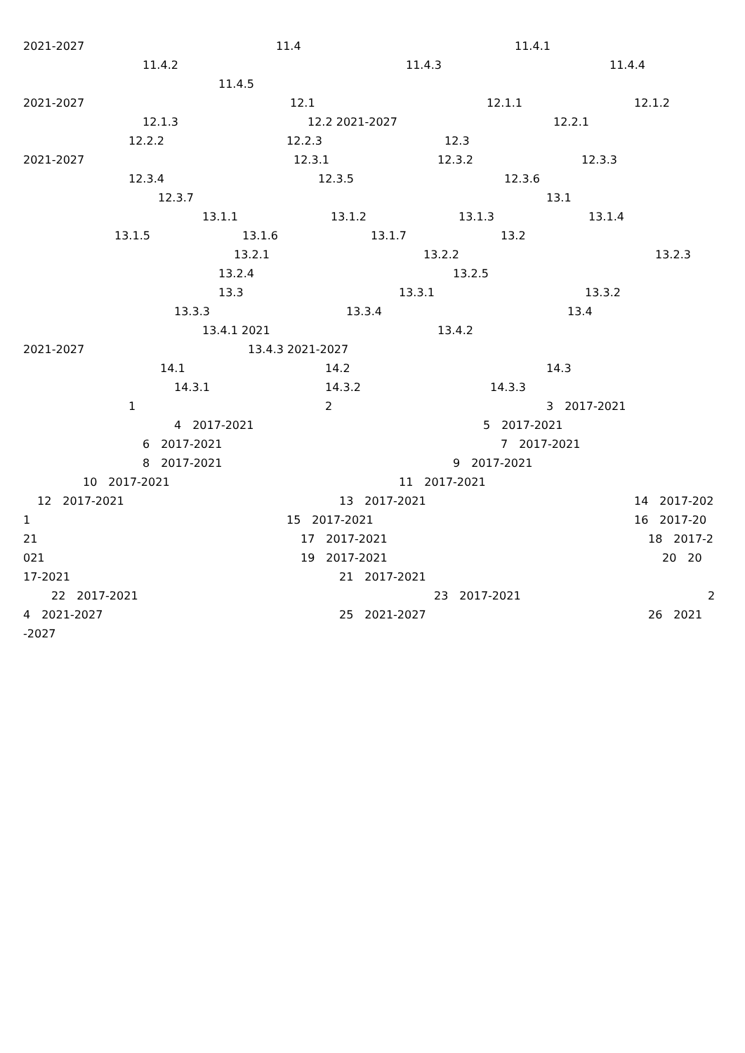2021-2027 11.4 11.4.1
11.4.2 11.4.3 11.4.4
11.4.5
2021-2027 12.1 12.1.1 12.1.2
12.1.3 12.2 2021-2027 12.2.1
12.2.2 12.2.3 12.3
2021-2027 12.3.1 12.3.2 12.3.3
12.3.4 12.3.5 12.3.6
12.3.7 13.1
13.1.1 13.1.2 13.1.3 13.1.4
13.1.5 13.1.6 13.1.7 13.2
13.2.1 13.2.2 13.2.3
13.2.4 13.2.5
13.3 13.3.1 13.3.2
13.3.3 13.3.4 13.4
13.4.1 2021 13.4.2
2021-2027 13.4.3 2021-2027
14.1 14.2 14.3
14.3.1 14.3.2 14.3.3
1 2 3　2017-2021
4　2017-2021 5　2017-2021
6　2017-2021 7　2017-2021
8　2017-2021 9　2017-2021
10　2017-2021 11　2017-2021
12　2017-2021 13　2017-2021 14　2017-202
1 15　2017-2021 16　2017-20
21 17　2017-2021 18　2017-2
021 19　2017-2021 20　20
17-2021 21　2017-2021
22　2017-2021 23　2017-2021 2
4　2021-2027 25　2021-2027 26　2021
-2027